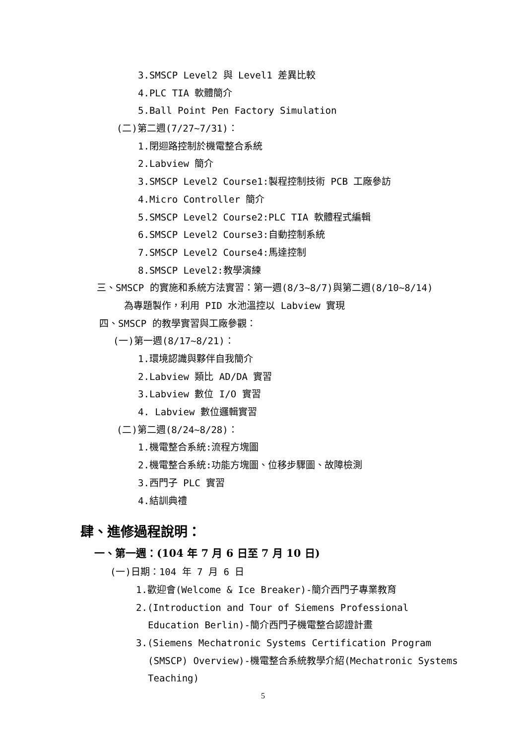3.SMSCP Level2 與 Level1 差異比較
4.PLC TIA 軟體簡介
5.Ball Point Pen Factory Simulation
(二)第二週(7/27~7/31)：
1.閉迴路控制於機電整合系統
2.Labview 簡介
3.SMSCP Level2 Course1:製程控制技術 PCB 工廠參訪
4.Micro Controller 簡介
5.SMSCP Level2 Course2:PLC TIA 軟體程式編輯
6.SMSCP Level2 Course3:自動控制系統
7.SMSCP Level2 Course4:馬達控制
8.SMSCP Level2:教學演練
三、SMSCP 的實施和系統方法實習：第一週(8/3~8/7)與第二週(8/10~8/14)
為專題製作，利用 PID 水池溫控以 Labview 實現
四、SMSCP 的教學實習與工廠參觀：
(一)第一週(8/17~8/21)：
1.環境認識與夥伴自我簡介
2.Labview 類比 AD/DA 實習
3.Labview 數位 I/O 實習
4. Labview 數位邏輯實習
(二)第二週(8/24~8/28)：
1.機電整合系統:流程方塊圖
2.機電整合系統:功能方塊圖、位移步驟圖、故障檢測
3.西門子 PLC 實習
4.結訓典禮
肆、進修過程說明：
一、第一週：(104 年 7 月 6 日至 7 月 10 日)
(一)日期：104 年 7 月 6 日
1.歡迎會(Welcome & Ice Breaker)-簡介西門子專業教育
2.(Introduction and Tour of Siemens Professional Education Berlin)-簡介西門子機電整合認證計畫
3.(Siemens Mechatronic Systems Certification Program (SMSCP) Overview)-機電整合系統教學介紹(Mechatronic Systems Teaching)
5